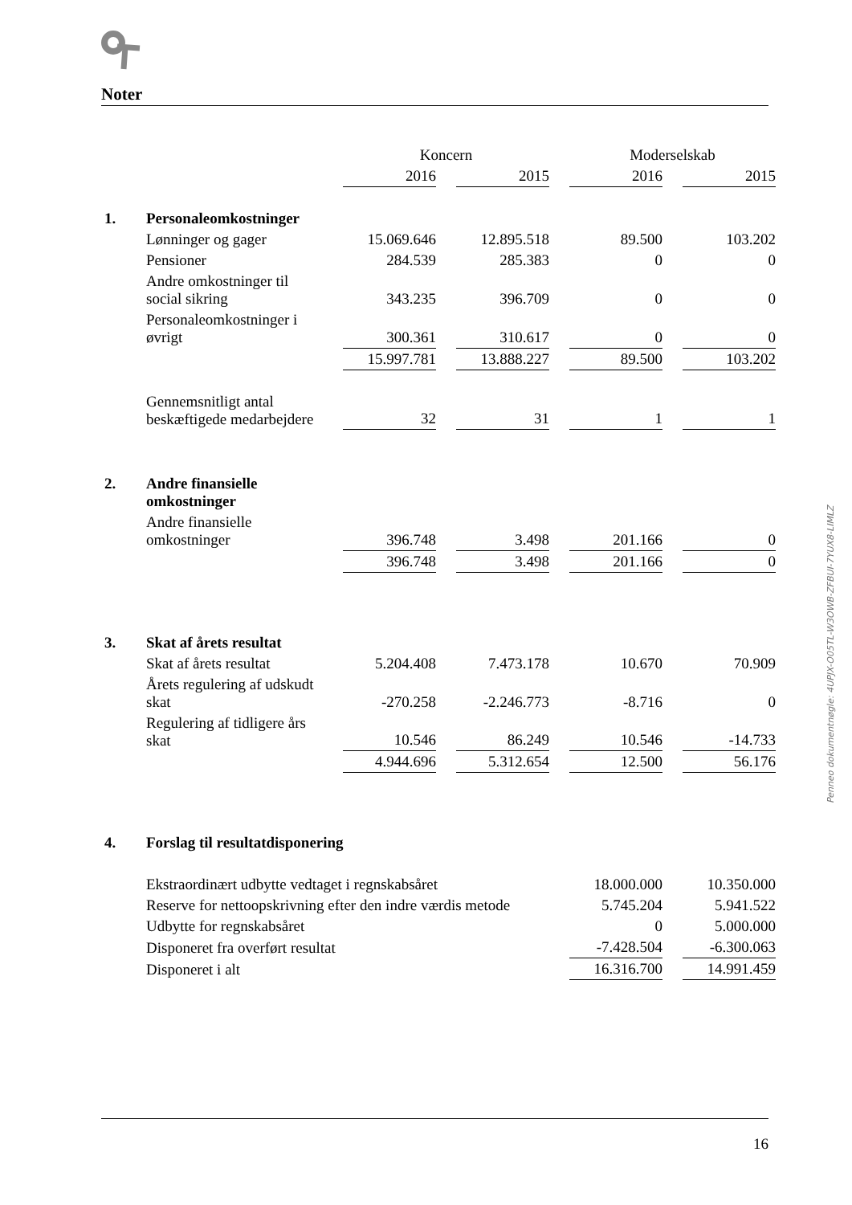Noter
| | | Koncern | | | | Moderselskab | | |
| | | 2016 | | 2015 | | 2016 | | 2015 |
| 1. | Personaleomkostninger | | | | | | | |
| | Lønninger og gager | 15.069.646 | | 12.895.518 | | 89.500 | | 103.202 |
| | Pensioner | 284.539 | | 285.383 | | 0 | | 0 |
| | Andre omkostninger til social sikring | 343.235 | | 396.709 | | 0 | | 0 |
| | Personaleomkostninger i øvrigt | 300.361 | | 310.617 | | 0 | | 0 |
| | | 15.997.781 | | 13.888.227 | | 89.500 | | 103.202 |
| | Gennemsnitligt antal beskæftigede medarbejdere | 32 | | 31 | | 1 | | 1 |
| 2. | Andre finansielle omkostninger | | | | | | | |
| | Andre finansielle omkostninger | 396.748 | | 3.498 | | 201.166 | | 0 |
| | | 396.748 | | 3.498 | | 201.166 | | 0 |
| 3. | Skat af årets resultat | | | | | | | |
| | Skat af årets resultat | 5.204.408 | | 7.473.178 | | 10.670 | | 70.909 |
| | Årets regulering af udskudt skat | -270.258 | | -2.246.773 | | -8.716 | | 0 |
| | Regulering af tidligere års skat | 10.546 | | 86.249 | | 10.546 | | -14.733 |
| | | 4.944.696 | | 5.312.654 | | 12.500 | | 56.176 |
| 4. | Forslag til resultatdisponering | | | | | | | |
| | Ekstraordinært udbytte vedtaget i regnskabsåret | | | | | 18.000.000 | | 10.350.000 |
| | Reserve for nettoopskrivning efter den indre værdis metode | | | | | 5.745.204 | | 5.941.522 |
| | Udbytte for regnskabsåret | | | | | 0 | | 5.000.000 |
| | Disponeret fra overført resultat | | | | | -7.428.504 | | -6.300.063 |
| | Disponeret i alt | | | | | 16.316.700 | | 14.991.459 |
Penneo dokumentnøgle: 4UPJX-O05TL-W3OWB-ZFBUI-7YUX8-LIMLZ
16